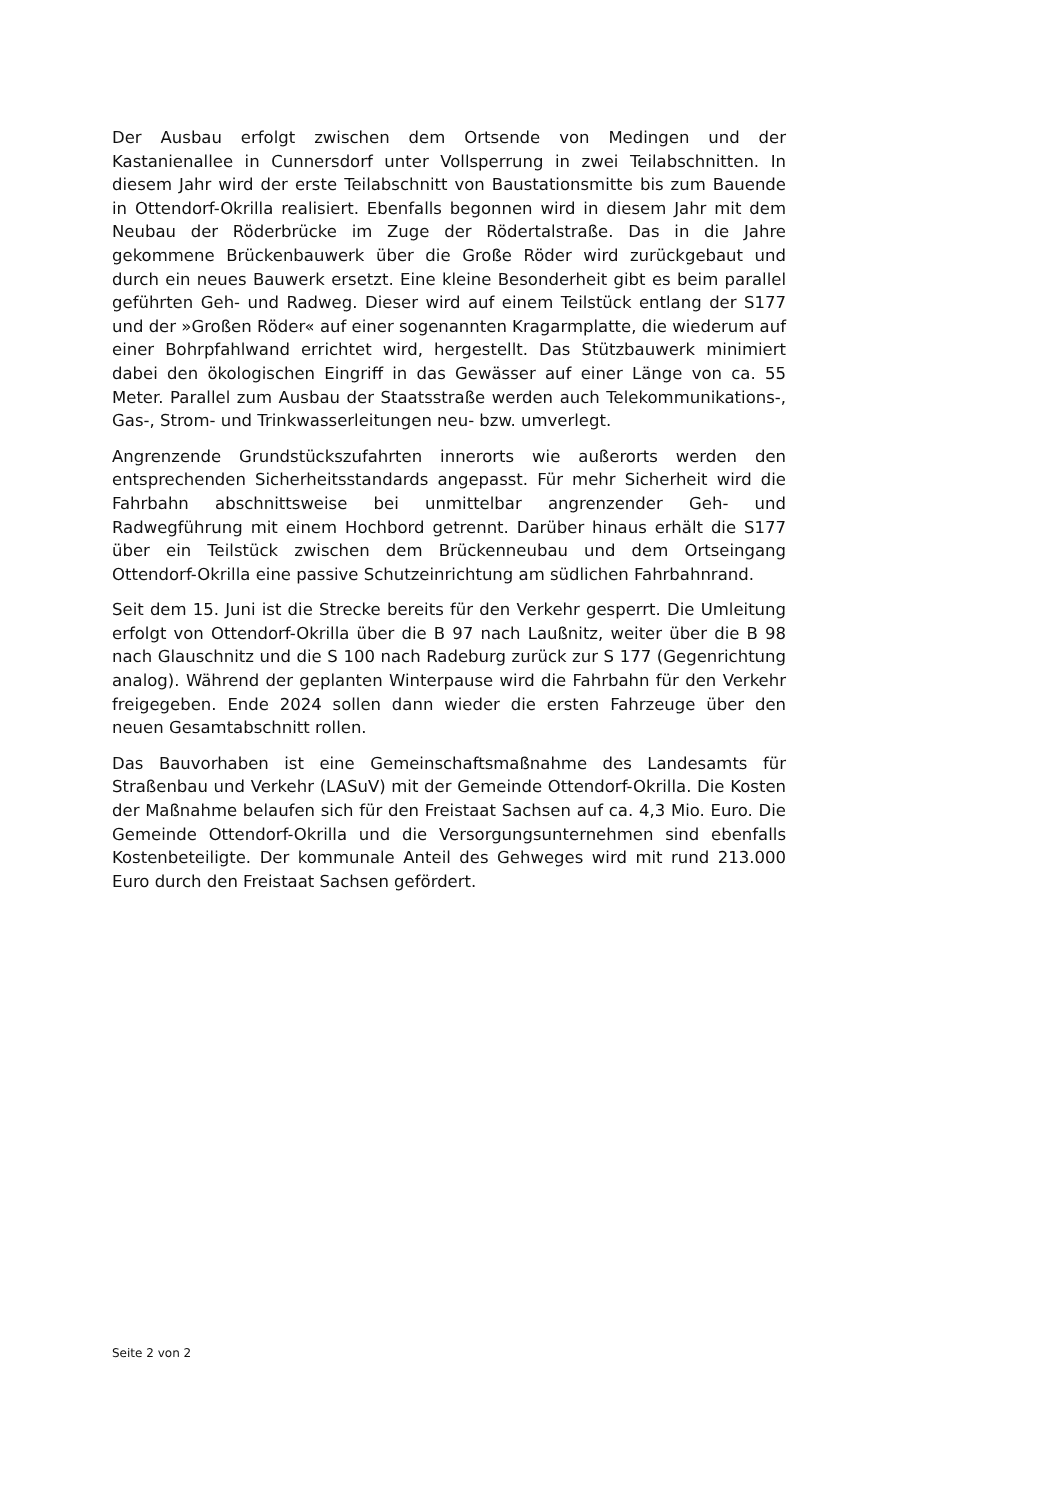Der Ausbau erfolgt zwischen dem Ortsende von Medingen und der Kastanienallee in Cunnersdorf unter Vollsperrung in zwei Teilabschnitten. In diesem Jahr wird der erste Teilabschnitt von Baustationsmitte bis zum Bauende in Ottendorf-Okrilla realisiert. Ebenfalls begonnen wird in diesem Jahr mit dem Neubau der Röderbrücke im Zuge der Rödertalstraße. Das in die Jahre gekommene Brückenbauwerk über die Große Röder wird zurückgebaut und durch ein neues Bauwerk ersetzt. Eine kleine Besonderheit gibt es beim parallel geführten Geh- und Radweg. Dieser wird auf einem Teilstück entlang der S177 und der »Großen Röder« auf einer sogenannten Kragarmplatte, die wiederum auf einer Bohrpfahlwand errichtet wird, hergestellt. Das Stützbauwerk minimiert dabei den ökologischen Eingriff in das Gewässer auf einer Länge von ca. 55 Meter. Parallel zum Ausbau der Staatsstraße werden auch Telekommunikations-, Gas-, Strom- und Trinkwasserleitungen neu- bzw. umverlegt.
Angrenzende Grundstückszufahrten innerorts wie außerorts werden den entsprechenden Sicherheitsstandards angepasst. Für mehr Sicherheit wird die Fahrbahn abschnittsweise bei unmittelbar angrenzender Geh- und Radwegführung mit einem Hochbord getrennt. Darüber hinaus erhält die S177 über ein Teilstück zwischen dem Brückenneubau und dem Ortseingang Ottendorf-Okrilla eine passive Schutzeinrichtung am südlichen Fahrbahnrand.
Seit dem 15. Juni ist die Strecke bereits für den Verkehr gesperrt. Die Umleitung erfolgt von Ottendorf-Okrilla über die B 97 nach Laußnitz, weiter über die B 98 nach Glauschnitz und die S 100 nach Radeburg zurück zur S 177 (Gegenrichtung analog). Während der geplanten Winterpause wird die Fahrbahn für den Verkehr freigegeben. Ende 2024 sollen dann wieder die ersten Fahrzeuge über den neuen Gesamtabschnitt rollen.
Das Bauvorhaben ist eine Gemeinschaftsmaßnahme des Landesamts für Straßenbau und Verkehr (LASuV) mit der Gemeinde Ottendorf-Okrilla. Die Kosten der Maßnahme belaufen sich für den Freistaat Sachsen auf ca. 4,3 Mio. Euro. Die Gemeinde Ottendorf-Okrilla und die Versorgungsunternehmen sind ebenfalls Kostenbeteiligte. Der kommunale Anteil des Gehweges wird mit rund 213.000 Euro durch den Freistaat Sachsen gefördert.
Seite 2 von 2